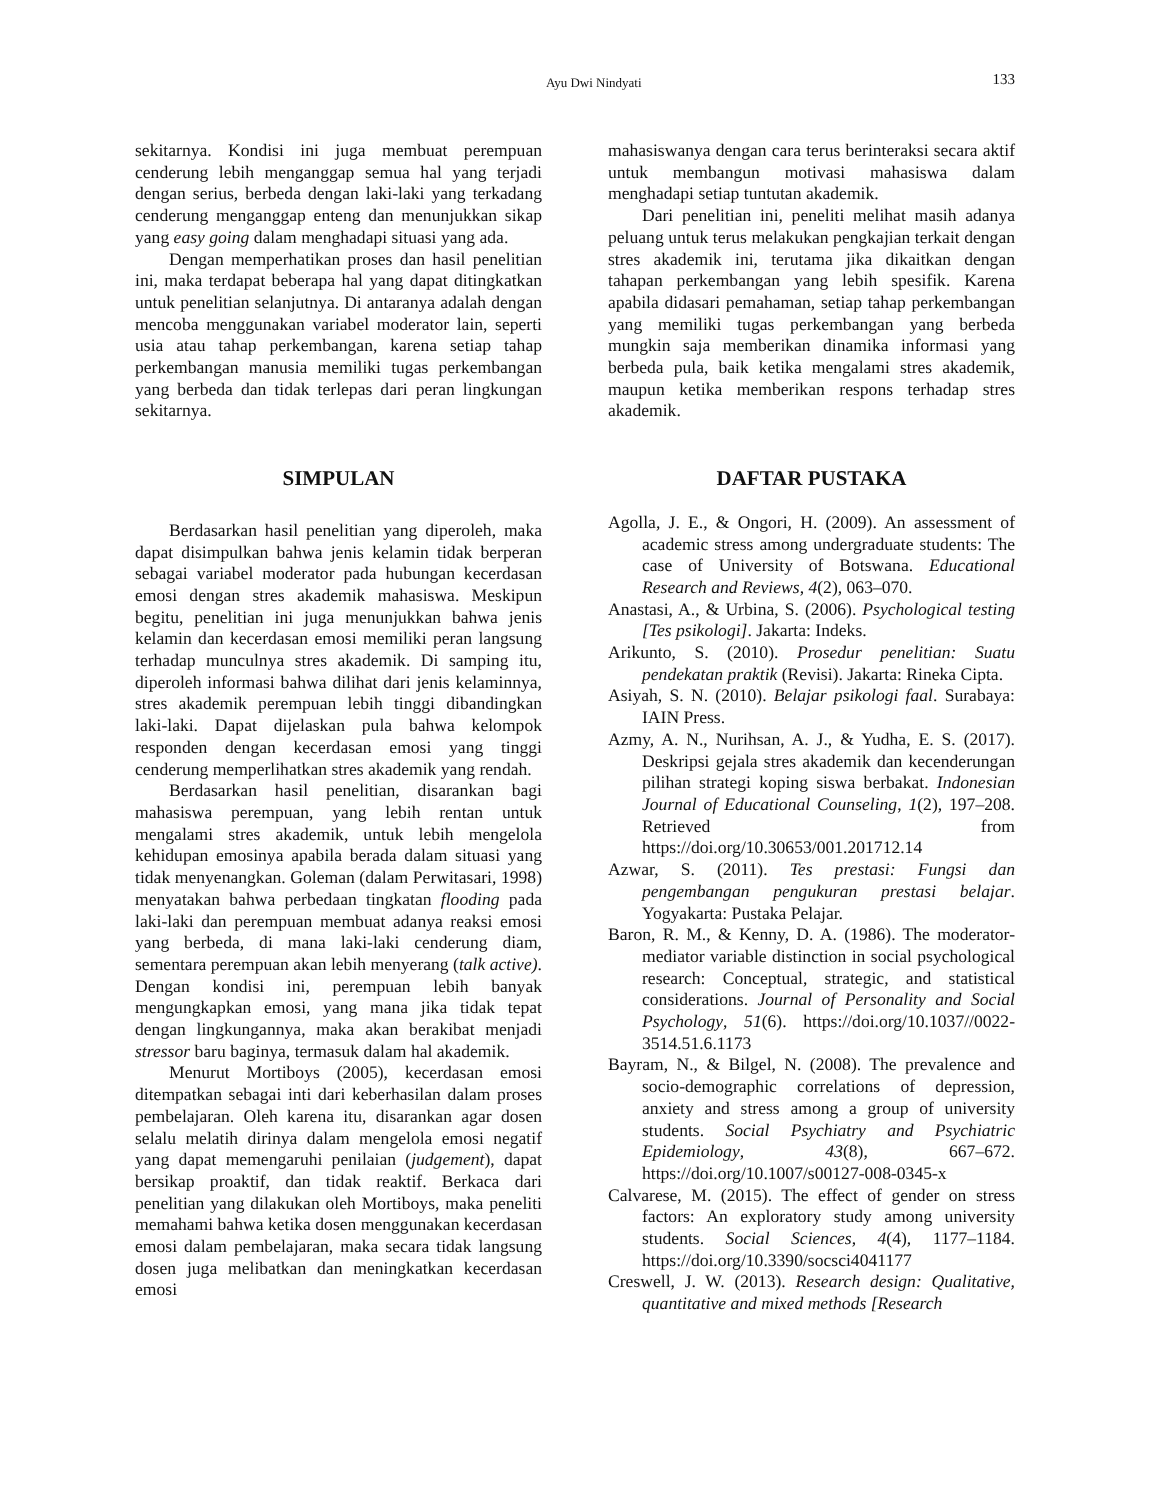Ayu Dwi Nindyati
133
sekitarnya. Kondisi ini juga membuat perempuan cenderung lebih menganggap semua hal yang terjadi dengan serius, berbeda dengan laki-laki yang terkadang cenderung menganggap enteng dan menunjukkan sikap yang easy going dalam menghadapi situasi yang ada.
Dengan memperhatikan proses dan hasil penelitian ini, maka terdapat beberapa hal yang dapat ditingkatkan untuk penelitian selanjutnya. Di antaranya adalah dengan mencoba menggunakan variabel moderator lain, seperti usia atau tahap perkembangan, karena setiap tahap perkembangan manusia memiliki tugas perkembangan yang berbeda dan tidak terlepas dari peran lingkungan sekitarnya.
SIMPULAN
Berdasarkan hasil penelitian yang diperoleh, maka dapat disimpulkan bahwa jenis kelamin tidak berperan sebagai variabel moderator pada hubungan kecerdasan emosi dengan stres akademik mahasiswa. Meskipun begitu, penelitian ini juga menunjukkan bahwa jenis kelamin dan kecerdasan emosi memiliki peran langsung terhadap munculnya stres akademik. Di samping itu, diperoleh informasi bahwa dilihat dari jenis kelaminnya, stres akademik perempuan lebih tinggi dibandingkan laki-laki. Dapat dijelaskan pula bahwa kelompok responden dengan kecerdasan emosi yang tinggi cenderung memperlihatkan stres akademik yang rendah.
Berdasarkan hasil penelitian, disarankan bagi mahasiswa perempuan, yang lebih rentan untuk mengalami stres akademik, untuk lebih mengelola kehidupan emosinya apabila berada dalam situasi yang tidak menyenangkan. Goleman (dalam Perwitasari, 1998) menyatakan bahwa perbedaan tingkatan flooding pada laki-laki dan perempuan membuat adanya reaksi emosi yang berbeda, di mana laki-laki cenderung diam, sementara perempuan akan lebih menyerang (talk active). Dengan kondisi ini, perempuan lebih banyak mengungkapkan emosi, yang mana jika tidak tepat dengan lingkungannya, maka akan berakibat menjadi stressor baru baginya, termasuk dalam hal akademik.
Menurut Mortiboys (2005), kecerdasan emosi ditempatkan sebagai inti dari keberhasilan dalam proses pembelajaran. Oleh karena itu, disarankan agar dosen selalu melatih dirinya dalam mengelola emosi negatif yang dapat memengaruhi penilaian (judgement), dapat bersikap proaktif, dan tidak reaktif. Berkaca dari penelitian yang dilakukan oleh Mortiboys, maka peneliti memahami bahwa ketika dosen menggunakan kecerdasan emosi dalam pembelajaran, maka secara tidak langsung dosen juga melibatkan dan meningkatkan kecerdasan emosi
mahasiswanya dengan cara terus berinteraksi secara aktif untuk membangun motivasi mahasiswa dalam menghadapi setiap tuntutan akademik.
Dari penelitian ini, peneliti melihat masih adanya peluang untuk terus melakukan pengkajian terkait dengan stres akademik ini, terutama jika dikaitkan dengan tahapan perkembangan yang lebih spesifik. Karena apabila didasari pemahaman, setiap tahap perkembangan yang memiliki tugas perkembangan yang berbeda mungkin saja memberikan dinamika informasi yang berbeda pula, baik ketika mengalami stres akademik, maupun ketika memberikan respons terhadap stres akademik.
DAFTAR PUSTAKA
Agolla, J. E., & Ongori, H. (2009). An assessment of academic stress among undergraduate students: The case of University of Botswana. Educational Research and Reviews, 4(2), 063–070.
Anastasi, A., & Urbina, S. (2006). Psychological testing [Tes psikologi]. Jakarta: Indeks.
Arikunto, S. (2010). Prosedur penelitian: Suatu pendekatan praktik (Revisi). Jakarta: Rineka Cipta.
Asiyah, S. N. (2010). Belajar psikologi faal. Surabaya: IAIN Press.
Azmy, A. N., Nurihsan, A. J., & Yudha, E. S. (2017). Deskripsi gejala stres akademik dan kecenderungan pilihan strategi koping siswa berbakat. Indonesian Journal of Educational Counseling, 1(2), 197–208. Retrieved from https://doi.org/10.30653/001.201712.14
Azwar, S. (2011). Tes prestasi: Fungsi dan pengembangan pengukuran prestasi belajar. Yogyakarta: Pustaka Pelajar.
Baron, R. M., & Kenny, D. A. (1986). The moderator-mediator variable distinction in social psychological research: Conceptual, strategic, and statistical considerations. Journal of Personality and Social Psychology, 51(6). https://doi.org/10.1037//0022-3514.51.6.1173
Bayram, N., & Bilgel, N. (2008). The prevalence and socio-demographic correlations of depression, anxiety and stress among a group of university students. Social Psychiatry and Psychiatric Epidemiology, 43(8), 667–672. https://doi.org/10.1007/s00127-008-0345-x
Calvarese, M. (2015). The effect of gender on stress factors: An exploratory study among university students. Social Sciences, 4(4), 1177–1184. https://doi.org/10.3390/socsci4041177
Creswell, J. W. (2013). Research design: Qualitative, quantitative and mixed methods [Research